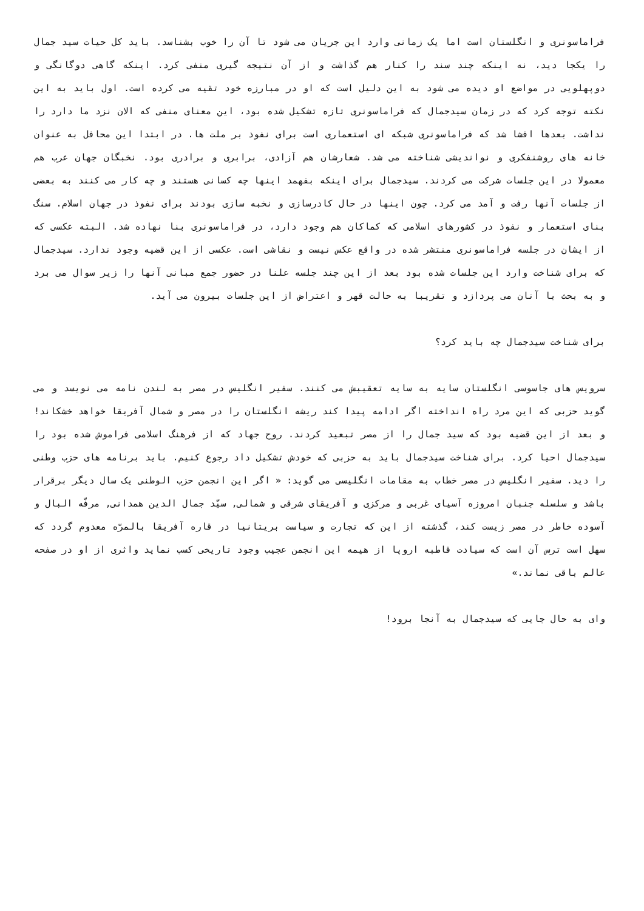فراماسونری و انگلستان است اما یک زمانی وارد این جریان می شود تا آن را خوب بشناسد. باید کل حیات سید جمال را یکجا دید، نه اینکه چند سند را کنار هم گذاشت و از آن نتیجه گیری منفی کرد. اینکه گاهی دوگانگی و دوپهلویی در مواضع او دیده می شود به این دلیل است که او در مبارزه خود تقیه می کرده است. اول باید به این نکته توجه کرد که در زمان سیدجمال که فراماسونری تازه تشکیل شده بود، این معنای منفی که الان نزد ما دارد را نداشت. بعدها افشا شد که فراماسونری شبکه ای استعماری است برای نفوذ بر ملت ها. در ابتدا این محافل به عنوان خانه های روشنفکری و نواندیشی شناخته می شد. شعارشان هم آزادی، برابری و برادری بود. نخبگان جهان عرب هم معمولا در این جلسات شرکت می کردند. سیدجمال برای اینکه بفهمد اینها چه کسانی هستند و چه کار می کنند به بعضی از جلسات آنها رفت و آمد می کرد. چون اینها در حال کادرسازی و نخبه سازی بودند برای نفوذ در جهان اسلام. سنگ بنای استعمار و نفوذ در کشورهای اسلامی که کماکان هم وجود دارد، در فراماسونری بنا نهاده شد. البته عکسی که از ایشان در جلسه فراماسونری منتشر شده در واقع عکس نیست و نقاشی است. عکسی از این قضیه وجود ندارد. سیدجمال که برای شناخت وارد این جلسات شده بود بعد از این چند جلسه علنا در حضور جمع مبانی آنها را زیر سوال می برد و به بحث با آنان می پردازد و تقریبا به حالت قهر و اعتراض از این جلسات بیرون می آید.
برای شناخت سیدجمال چه باید کرد؟
سرویس های جاسوسی انگلستان سایه به سایه تعقیبش می کنند. سفیر انگلیس در مصر به لندن نامه می نویسد و می گوید حزبی که این مرد راه انداخته اگر ادامه پیدا کند ریشه انگلستان را در مصر و شمال آفریقا خواهد خشکاند! و بعد از این قضیه بود که سید جمال را از مصر تبعید کردند. روح جهاد که از فرهنگ اسلامی فراموش شده بود را سیدجمال احیا کرد. برای شناخت سیدجمال باید به حزبی که خودش تشکیل داد رجوع کنیم. باید برنامه های حزب وطنی را دید. سفیر انگلیس در مصر خطاب به مقامات انگلیسی می گوید: « اگر این انجمن حزب الوطنی یک سال دیگر برقرار باشد و سلسله جنبان امروزه آسیای غربی و مرکزی و آفریقای شرقی و شمالی, سیّد جمال الدین همدانی, مرفّه البال و آسوده خاطر در مصر زیست کند، گذشته از این که تجارت و سیاست بریتانیا در قاره آفریقا بالمرّه معدوم گردد که سهل است ترس آن است که سیادت قاطبه اروپا از هیمه این انجمن عجیب وجود تاریخی کسب نماید واثری از او در صفحه عالم باقی نماند.»
وای به حال جایی که سیدجمال به آنجا برود!